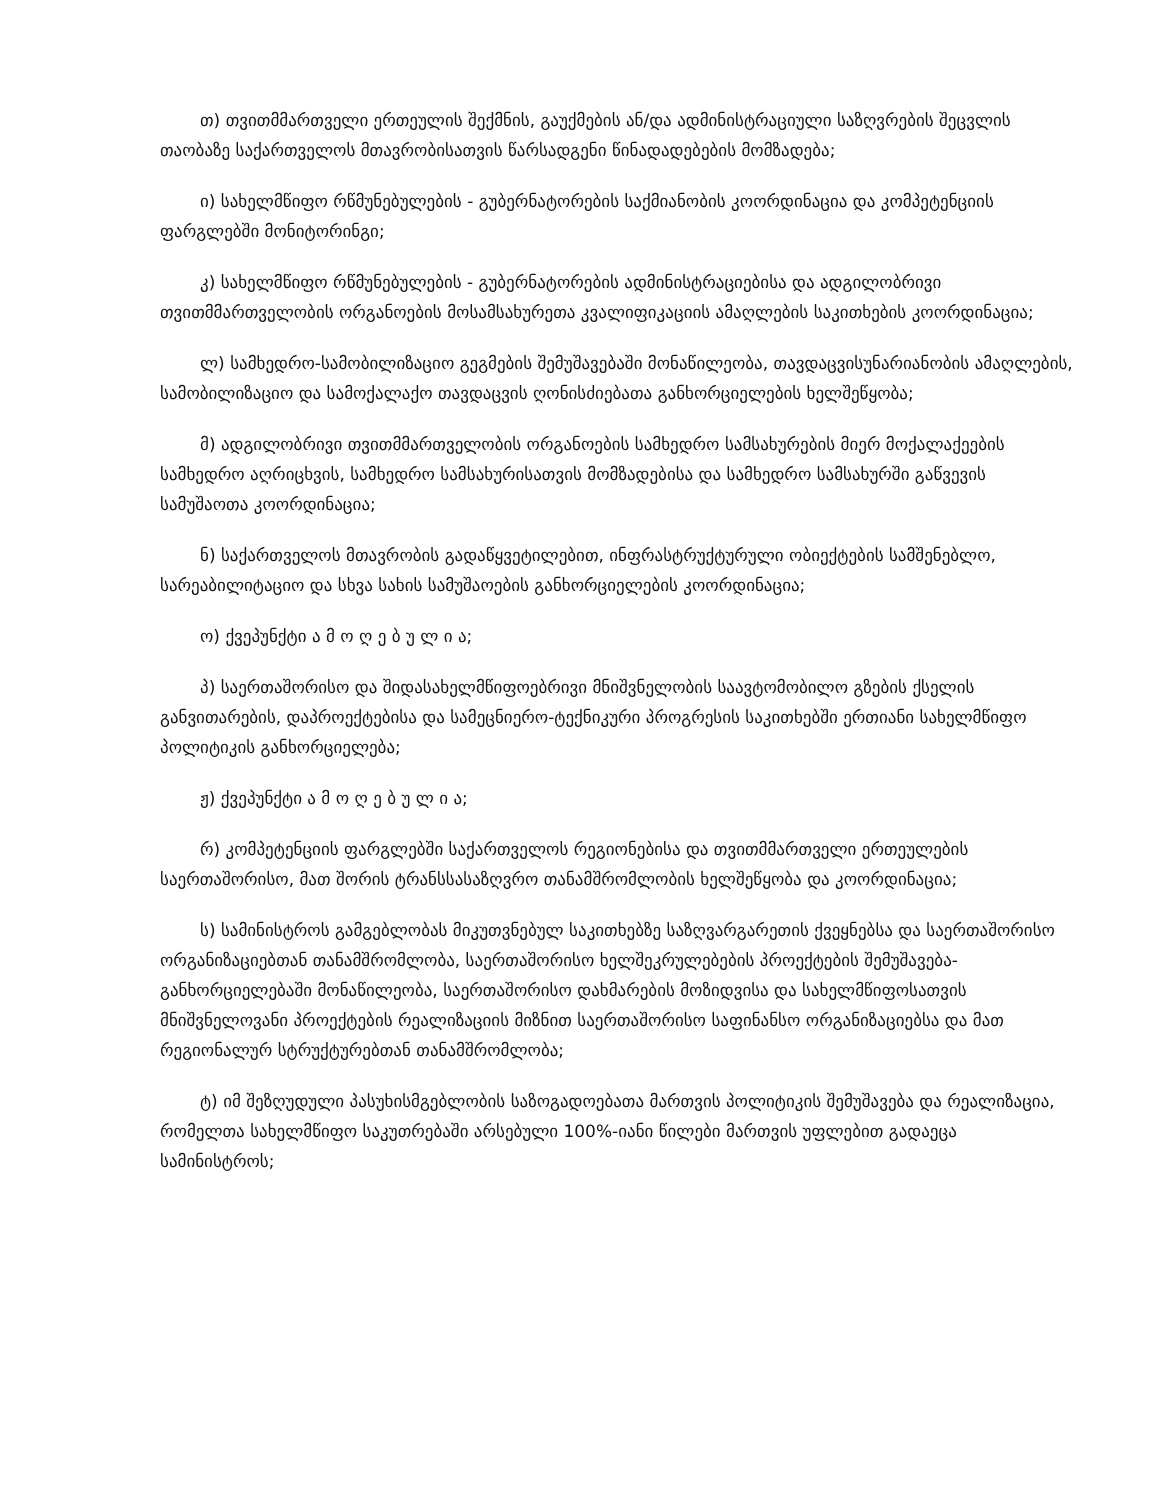თ) თვითმმართველი ერთეულის შექმნის, გაუქმების ან/და ადმინისტრაციული საზღვრების შეცვლის თაობაზე საქართველოს მთავრობისათვის წარსადგენი წინადადებების მომზადება;
ი) სახელმწიფო რწმუნებულების - გუბერნატორების საქმიანობის კოორდინაცია და კომპეტენციის ფარგლებში მონიტორინგი;
კ) სახელმწიფო რწმუნებულების - გუბერნატორების ადმინისტრაციებისა და ადგილობრივი თვითმმართველობის ორგანოების მოსამსახურეთა კვალიფიკაციის ამაღლების საკითხების კოორდინაცია;
ლ) სამხედრო-სამობილიზაციო გეგმების შემუშავებაში მონაწილეობა, თავდაცვისუნარიანობის ამაღლების, სამობილიზაციო და სამოქალაქო თავდაცვის ღონისძიებათა განხორციელების ხელშეწყობა;
მ) ადგილობრივი თვითმმართველობის ორგანოების სამხედრო სამსახურების მიერ მოქალაქეების სამხედრო აღრიცხვის, სამხედრო სამსახურისათვის მომზადებისა და სამხედრო სამსახურში გაწვევის სამუშაოთა კოორდინაცია;
ნ) საქართველოს მთავრობის გადაწყვეტილებით, ინფრასტრუქტურული ობიექტების სამშენებლო, სარეაბილიტაციო და სხვა სახის სამუშაოების განხორციელების კოორდინაცია;
ო) ქვეპუნქტი ა მ ო ღ ე ბ უ ლ ი ა;
პ) საერთაშორისო და შიდასახელმწიფოებრივი მნიშვნელობის საავტომობილო გზების ქსელის განვითარების, დაპროექტებისა და სამეცნიერო-ტექნიკური პროგრესის საკითხებში ერთიანი სახელმწიფო პოლიტიკის განხორციელება;
ჟ) ქვეპუნქტი ა მ ო ღ ე ბ უ ლ ი ა;
რ) კომპეტენციის ფარგლებში საქართველოს რეგიონებისა და თვითმმართველი ერთეულების საერთაშორისო, მათ შორის ტრანსსასაზღვრო თანამშრომლობის ხელშეწყობა და კოორდინაცია;
ს) სამინისტროს გამგებლობას მიკუთვნებულ საკითხებზე საზღვარგარეთის ქვეყნებსა და საერთაშორისო ორგანიზაციებთან თანამშრომლობა, საერთაშორისო ხელშეკრულებების პროექტების შემუშავება-განხორციელებაში მონაწილეობა, საერთაშორისო დახმარების მოზიდვისა და სახელმწიფოსათვის მნიშვნელოვანი პროექტების რეალიზაციის მიზნით საერთაშორისო საფინანსო ორგანიზაციებსა და მათ რეგიონალურ სტრუქტურებთან თანამშრომლობა;
ტ) იმ შეზღუდული პასუხისმგებლობის საზოგადოებათა მართვის პოლიტიკის შემუშავება და რეალიზაცია, რომელთა სახელმწიფო საკუთრებაში არსებული 100%-იანი წილები მართვის უფლებით გადაეცა სამინისტროს;